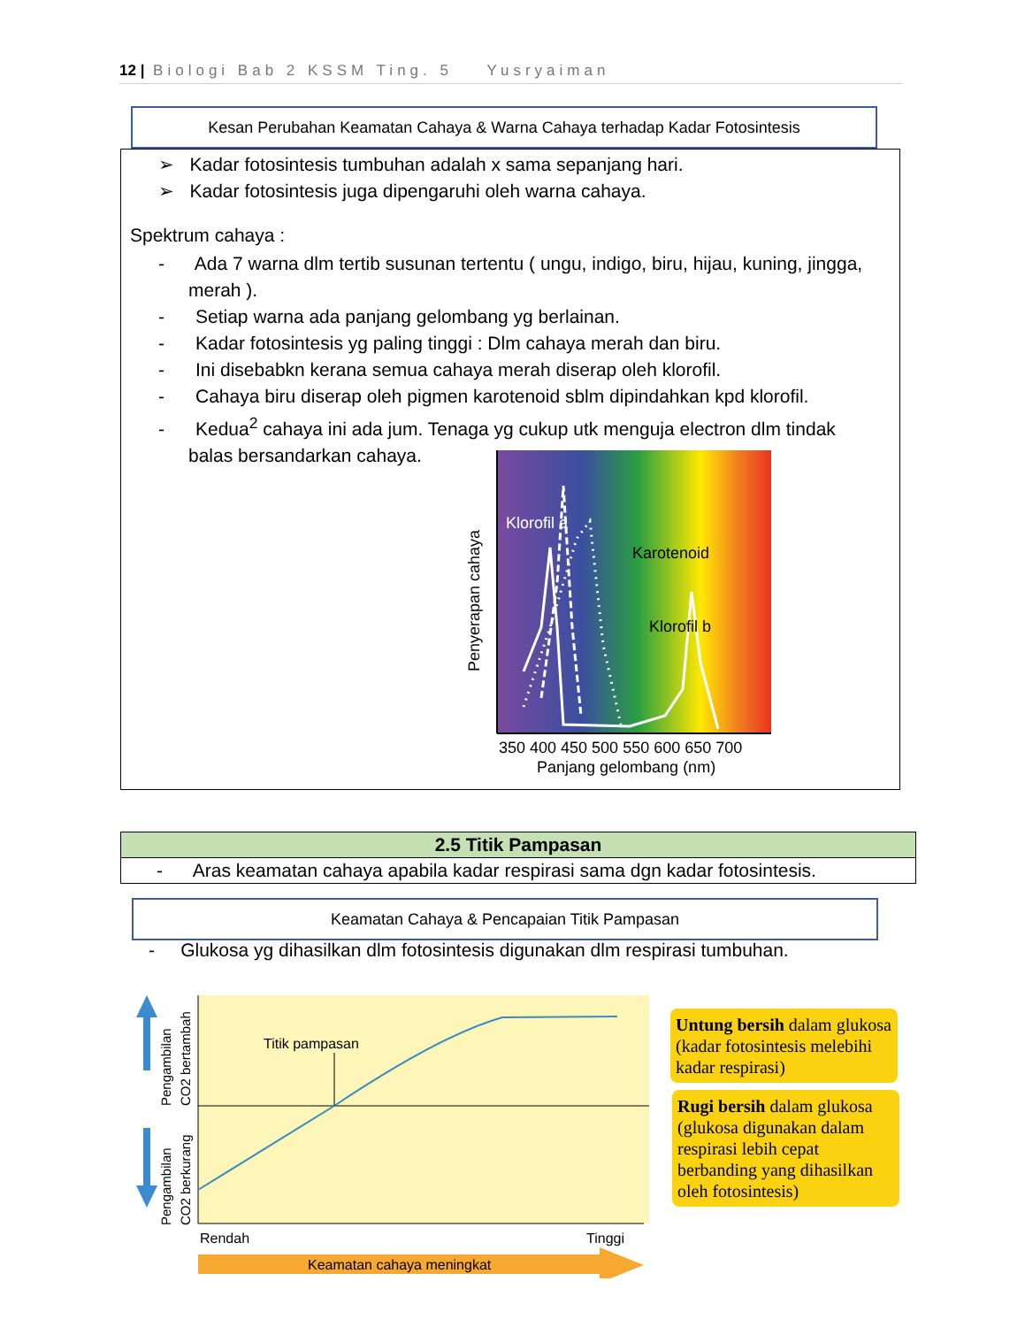12 | Biologi Bab 2 KSSM Ting. 5 Yusryaiman
Kesan Perubahan Keamatan Cahaya & Warna Cahaya terhadap Kadar Fotosintesis
➢ Kadar fotosintesis tumbuhan adalah x sama sepanjang hari.
➢ Kadar fotosintesis juga dipengaruhi oleh warna cahaya.
Spektrum cahaya :
- Ada 7 warna dlm tertib susunan tertentu ( ungu, indigo, biru, hijau, kuning, jingga, merah ).
- Setiap warna ada panjang gelombang yg berlainan.
- Kadar fotosintesis yg paling tinggi : Dlm cahaya merah dan biru.
- Ini disebabkn kerana semua cahaya merah diserap oleh klorofil.
- Cahaya biru diserap oleh pigmen karotenoid sblm dipindahkan kpd klorofil.
- Kedua<sup>2</sup> cahaya ini ada jum. Tenaga yg cukup utk menguja electron dlm tindak balas bersandarkan cahaya.
Klorofil a
Karotenoid
Klorofil b
Penyerapan cahaya
350 400 450 500 550 600 650 700
Panjang gelombang (nm)
| 2.5 Titik Pampasan |
| - Aras keamatan cahaya apabila kadar respirasi sama dgn kadar fotosintesis. |
Keamatan Cahaya & Pencapaian Titik Pampasan
- Glukosa yg dihasilkan dlm fotosintesis digunakan dlm respirasi tumbuhan.
Titik pampasan
Pengambilan
CO2 bertambah
Pengambilan
CO2 berkurang
Rendah
Tinggi
Keamatan cahaya meningkat
Untung bersih dalam glukosa (kadar fotosintesis melebihi kadar respirasi)
Rugi bersih dalam glukosa (glukosa digunakan dalam respirasi lebih cepat berbanding yang dihasilkan oleh fotosintesis)